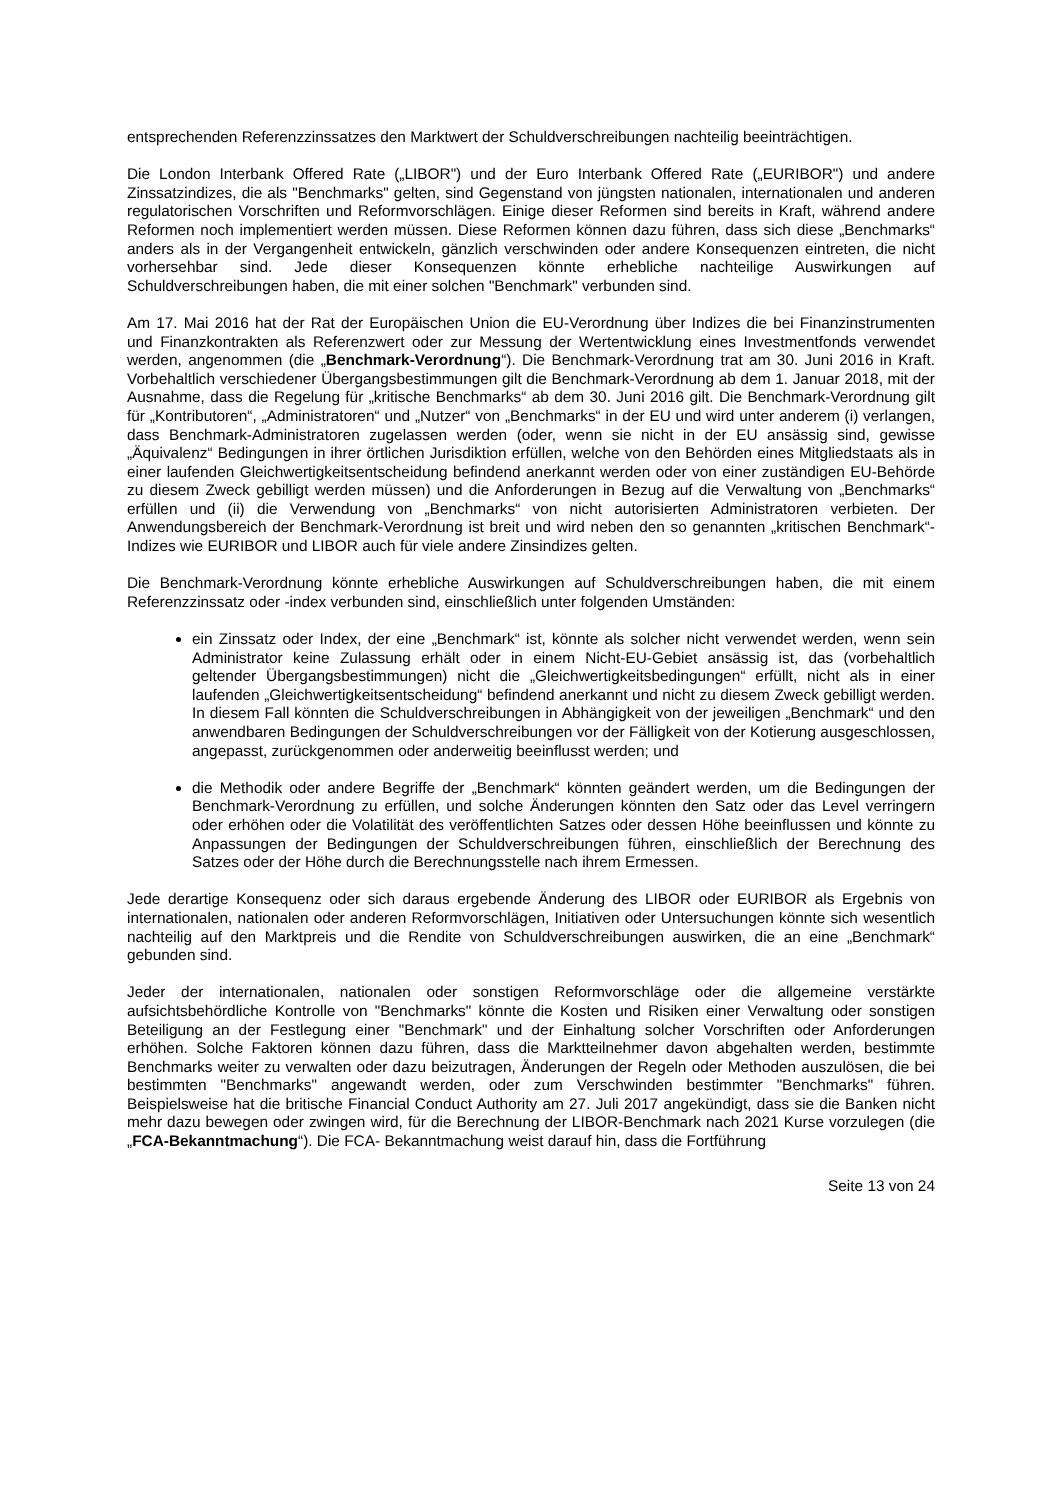entsprechenden Referenzzinssatzes den Marktwert der Schuldverschreibungen nachteilig beeinträchtigen.
Die London Interbank Offered Rate („LIBOR") und der Euro Interbank Offered Rate („EURIBOR") und andere Zinssatzindizes, die als "Benchmarks" gelten, sind Gegenstand von jüngsten nationalen, internationalen und anderen regulatorischen Vorschriften und Reformvorschlägen. Einige dieser Reformen sind bereits in Kraft, während andere Reformen noch implementiert werden müssen. Diese Reformen können dazu führen, dass sich diese „Benchmarks“ anders als in der Vergangenheit entwickeln, gänzlich verschwinden oder andere Konsequenzen eintreten, die nicht vorhersehbar sind. Jede dieser Konsequenzen könnte erhebliche nachteilige Auswirkungen auf Schuldverschreibungen haben, die mit einer solchen "Benchmark" verbunden sind.
Am 17. Mai 2016 hat der Rat der Europäischen Union die EU-Verordnung über Indizes die bei Finanzinstrumenten und Finanzkontrakten als Referenzwert oder zur Messung der Wertentwicklung eines Investmentfonds verwendet werden, angenommen (die „Benchmark-Verordnung“). Die Benchmark-Verordnung trat am 30. Juni 2016 in Kraft. Vorbehaltlich verschiedener Übergangsbestimmungen gilt die Benchmark-Verordnung ab dem 1. Januar 2018, mit der Ausnahme, dass die Regelung für „kritische Benchmarks“ ab dem 30. Juni 2016 gilt. Die Benchmark-Verordnung gilt für „Kontributoren“, „Administratoren“ und „Nutzer“ von „Benchmarks“ in der EU und wird unter anderem (i) verlangen, dass Benchmark-Administratoren zugelassen werden (oder, wenn sie nicht in der EU ansässig sind, gewisse „Äquivalenz“ Bedingungen in ihrer örtlichen Jurisdiktion erfüllen, welche von den Behörden eines Mitgliedstaats als in einer laufenden Gleichwertigkeitsentscheidung befindend anerkannt werden oder von einer zuständigen EU-Behörde zu diesem Zweck gebilligt werden müssen) und die Anforderungen in Bezug auf die Verwaltung von „Benchmarks“ erfüllen und (ii) die Verwendung von „Benchmarks“ von nicht autorisierten Administratoren verbieten. Der Anwendungsbereich der Benchmark-Verordnung ist breit und wird neben den so genannten „kritischen Benchmark“-Indizes wie EURIBOR und LIBOR auch für viele andere Zinsindizes gelten.
Die Benchmark-Verordnung könnte erhebliche Auswirkungen auf Schuldverschreibungen haben, die mit einem Referenzzinssatz oder -index verbunden sind, einschließlich unter folgenden Umständen:
ein Zinssatz oder Index, der eine „Benchmark“ ist, könnte als solcher nicht verwendet werden, wenn sein Administrator keine Zulassung erhält oder in einem Nicht-EU-Gebiet ansässig ist, das (vorbehaltlich geltender Übergangsbestimmungen) nicht die „Gleichwertigkeitsbedingungen“ erfüllt, nicht als in einer laufenden „Gleichwertigkeitsentscheidung“ befindend anerkannt und nicht zu diesem Zweck gebilligt werden. In diesem Fall könnten die Schuldverschreibungen in Abhängigkeit von der jeweiligen „Benchmark“ und den anwendbaren Bedingungen der Schuldverschreibungen vor der Fälligkeit von der Kotierung ausgeschlossen, angepasst, zurückgenommen oder anderweitig beeinflusst werden; und
die Methodik oder andere Begriffe der „Benchmark“ könnten geändert werden, um die Bedingungen der Benchmark-Verordnung zu erfüllen, und solche Änderungen könnten den Satz oder das Level verringern oder erhöhen oder die Volatilität des veröffentlichten Satzes oder dessen Höhe beeinflussen und könnte zu Anpassungen der Bedingungen der Schuldverschreibungen führen, einschließlich der Berechnung des Satzes oder der Höhe durch die Berechnungsstelle nach ihrem Ermessen.
Jede derartige Konsequenz oder sich daraus ergebende Änderung des LIBOR oder EURIBOR als Ergebnis von internationalen, nationalen oder anderen Reformvorschlägen, Initiativen oder Untersuchungen könnte sich wesentlich nachteilig auf den Marktpreis und die Rendite von Schuldverschreibungen auswirken, die an eine „Benchmark“ gebunden sind.
Jeder der internationalen, nationalen oder sonstigen Reformvorschläge oder die allgemeine verstärkte aufsichtsbehördliche Kontrolle von "Benchmarks" könnte die Kosten und Risiken einer Verwaltung oder sonstigen Beteiligung an der Festlegung einer "Benchmark" und der Einhaltung solcher Vorschriften oder Anforderungen erhöhen. Solche Faktoren können dazu führen, dass die Marktteilnehmer davon abgehalten werden, bestimmte Benchmarks weiter zu verwalten oder dazu beizutragen, Änderungen der Regeln oder Methoden auszulösen, die bei bestimmten "Benchmarks" angewandt werden, oder zum Verschwinden bestimmter "Benchmarks" führen. Beispielsweise hat die britische Financial Conduct Authority am 27. Juli 2017 angekündigt, dass sie die Banken nicht mehr dazu bewegen oder zwingen wird, für die Berechnung der LIBOR-Benchmark nach 2021 Kurse vorzulegen (die „FCA-Bekanntmachung“). Die FCA- Bekanntmachung weist darauf hin, dass die Fortführung
Seite 13 von 24